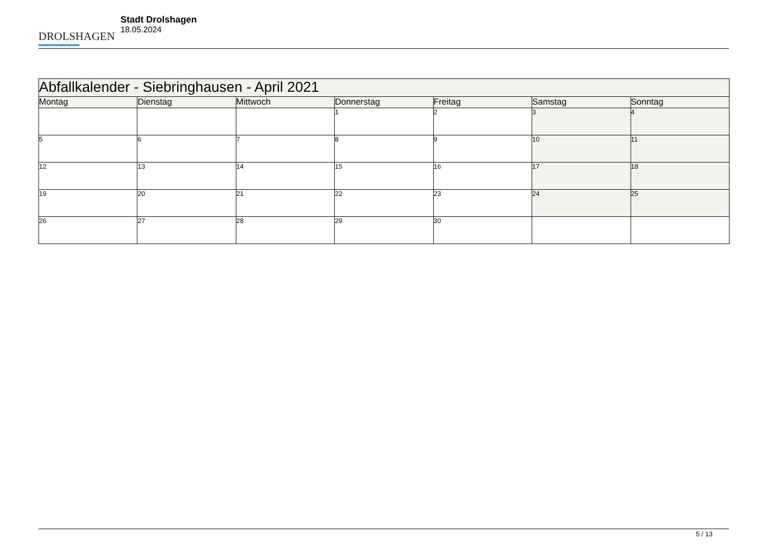DROLSHAGEN
Stadt Drolshagen
18.05.2024
| Abfallkalender - Siebringhausen - April 2021 | | | | | | |
| --- | --- | --- | --- | --- | --- | --- |
| Montag | Dienstag | Mittwoch | Donnerstag | Freitag | Samstag | Sonntag |
| | | | 1 | 2 | 3 | 4 |
| 5 | 6 | 7 | 8 | 9 | 10 | 11 |
| 12 | 13 | 14 | 15 | 16 | 17 | 18 |
| 19 | 20 | 21 | 22 | 23 | 24 | 25 |
| 26 | 27 | 28 | 29 | 30 | | |
5 / 13